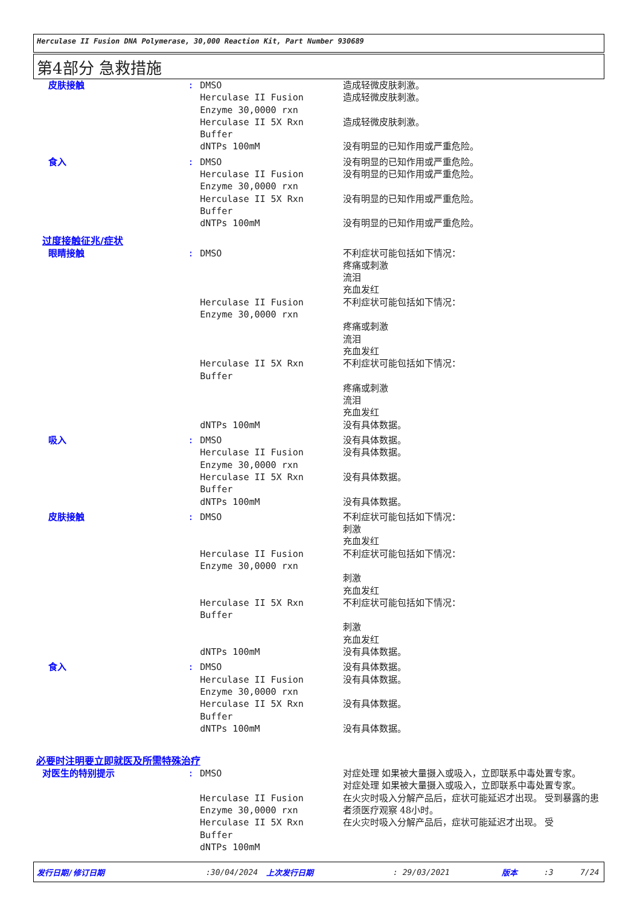Herculase II Fusion DNA Polymerase, 30,000 Reaction Kit, Part Number 930689
第4部分 急救措施
皮肤接触 : DMSO
Herculase II Fusion
Enzyme 30,0000 rxn
Herculase II 5X Rxn
Buffer
dNTPs 100mM
造成轻微皮肤刺激。
造成轻微皮肤刺激。
造成轻微皮肤刺激。
没有明显的已知作用或严重危险。
食入 : DMSO
Herculase II Fusion
Enzyme 30,0000 rxn
Herculase II 5X Rxn
Buffer
dNTPs 100mM
没有明显的已知作用或严重危险。
没有明显的已知作用或严重危险。
没有明显的已知作用或严重危险。
没有明显的已知作用或严重危险。
过度接触征兆/症状
眼睛接触 : DMSO
Herculase II Fusion
Enzyme 30,0000 rxn
Herculase II 5X Rxn
Buffer
dNTPs 100mM
不利症状可能包括如下情况：
疼痛或刺激
流泪
充血发红
不利症状可能包括如下情况：
疼痛或刺激
流泪
充血发红
不利症状可能包括如下情况：
疼痛或刺激
流泪
充血发红
没有具体数据。
吸入 : DMSO
Herculase II Fusion
Enzyme 30,0000 rxn
Herculase II 5X Rxn
Buffer
dNTPs 100mM
没有具体数据。
没有具体数据。
没有具体数据。
没有具体数据。
皮肤接触 : DMSO
Herculase II Fusion
Enzyme 30,0000 rxn
Herculase II 5X Rxn
Buffer
dNTPs 100mM
不利症状可能包括如下情况：
刺激
充血发红
不利症状可能包括如下情况：
刺激
充血发红
不利症状可能包括如下情况：
刺激
充血发红
没有具体数据。
食入 : DMSO
Herculase II Fusion
Enzyme 30,0000 rxn
Herculase II 5X Rxn
Buffer
dNTPs 100mM
没有具体数据。
没有具体数据。
没有具体数据。
没有具体数据。
必要时注明要立即就医及所需特殊治疗
对医生的特别提示 : DMSO
Herculase II Fusion
Enzyme 30,0000 rxn
Herculase II 5X Rxn
Buffer
dNTPs 100mM
对症处理 如果被大量摄入或吸入，立即联系中毒处置专家。
对症处理 如果被大量摄入或吸入，立即联系中毒处置专家。
在火灾时吸入分解产品后，症状可能延迟才出现。 受到暴露的患者须医疗观察 48小时。
在火灾时吸入分解产品后，症状可能延迟才出现。 受
发行日期/修订日期:30/04/2024 上次发行日期: 29/03/2021 版本:3 7/24